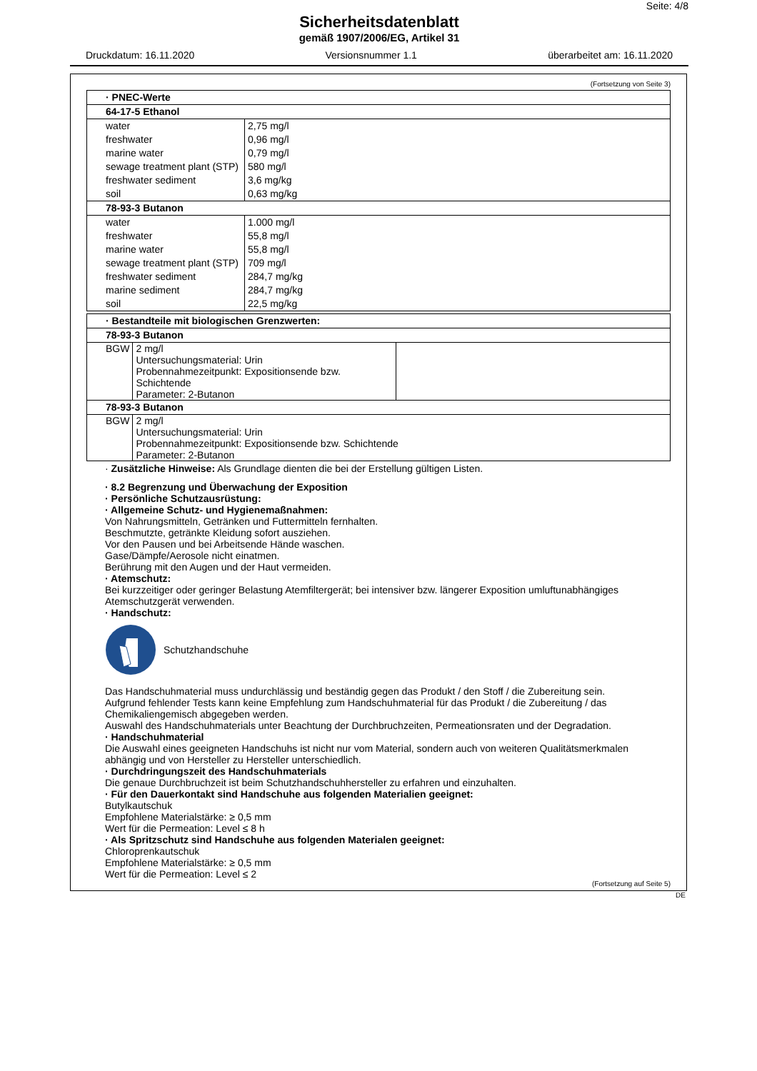Seite: 4/8
Sicherheitsdatenblatt
gemäß 1907/2006/EG, Artikel 31
Druckdatum: 16.11.2020 Versionsnummer 1.1 überarbeitet am: 16.11.2020
(Fortsetzung von Seite 3)
| · PNEC-Werte | |
| 64-17-5 Ethanol | |
| water freshwater marine water sewage treatment plant (STP) freshwater sediment soil | 2,75 mg/l 0,96 mg/l 0,79 mg/l 580 mg/l 3,6 mg/kg 0,63 mg/kg |
| 78-93-3 Butanon | |
| water freshwater marine water sewage treatment plant (STP) freshwater sediment marine sediment soil | 1.000 mg/l 55,8 mg/l 55,8 mg/l 709 mg/l 284,7 mg/kg 284,7 mg/kg 22,5 mg/kg |
| · Bestandteile mit biologischen Grenzwerten: | | |
| 78-93-3 Butanon | | |
| BGW | 2 mg/l Untersuchungsmaterial: Urin Probennahmezeitpunkt: Expositionsende bzw. Schichtende Parameter: 2-Butanon | |
| 78-93-3 Butanon | | |
| BGW | 2 mg/l Untersuchungsmaterial: Urin Probennahmezeitpunkt: Expositionsende bzw. Schichtende Parameter: 2-Butanon | |
· Zusätzliche Hinweise: Als Grundlage dienten die bei der Erstellung gültigen Listen.
· 8.2 Begrenzung und Überwachung der Exposition
· Persönliche Schutzausrüstung:
· Allgemeine Schutz- und Hygienemaßnahmen:
Von Nahrungsmitteln, Getränken und Futtermitteln fernhalten.
Beschmutzte, getränkte Kleidung sofort ausziehen.
Vor den Pausen und bei Arbeitsende Hände waschen.
Gase/Dämpfe/Aerosole nicht einatmen.
Berührung mit den Augen und der Haut vermeiden.
· Atemschutz:
Bei kurzzeitiger oder geringer Belastung Atemfiltergerät; bei intensiver bzw. längerer Exposition umluftunabhängiges Atemschutzgerät verwenden.
· Handschutz:
Schutzhandschuhe
Das Handschuhmaterial muss undurchlässig und beständig gegen das Produkt / den Stoff / die Zubereitung sein.
Aufgrund fehlender Tests kann keine Empfehlung zum Handschuhmaterial für das Produkt / die Zubereitung / das Chemikaliengemisch abgegeben werden.
Auswahl des Handschuhmaterials unter Beachtung der Durchbruchzeiten, Permeationsraten und der Degradation.
· Handschuhmaterial
Die Auswahl eines geeigneten Handschuhs ist nicht nur vom Material, sondern auch von weiteren Qualitätsmerkmalen abhängig und von Hersteller zu Hersteller unterschiedlich.
· Durchdringungszeit des Handschuhmaterials
Die genaue Durchbruchzeit ist beim Schutzhandschuhhersteller zu erfahren und einzuhalten.
· Für den Dauerkontakt sind Handschuhe aus folgenden Materialien geeignet:
Butylkautschuk
Empfohlene Materialstärke: ≥ 0,5 mm
Wert für die Permeation: Level ≤ 8 h
· Als Spritzschutz sind Handschuhe aus folgenden Materialen geeignet:
Chloroprenkautschuk
Empfohlene Materialstärke: ≥ 0,5 mm
Wert für die Permeation: Level ≤ 2
(Fortsetzung auf Seite 5)
DE